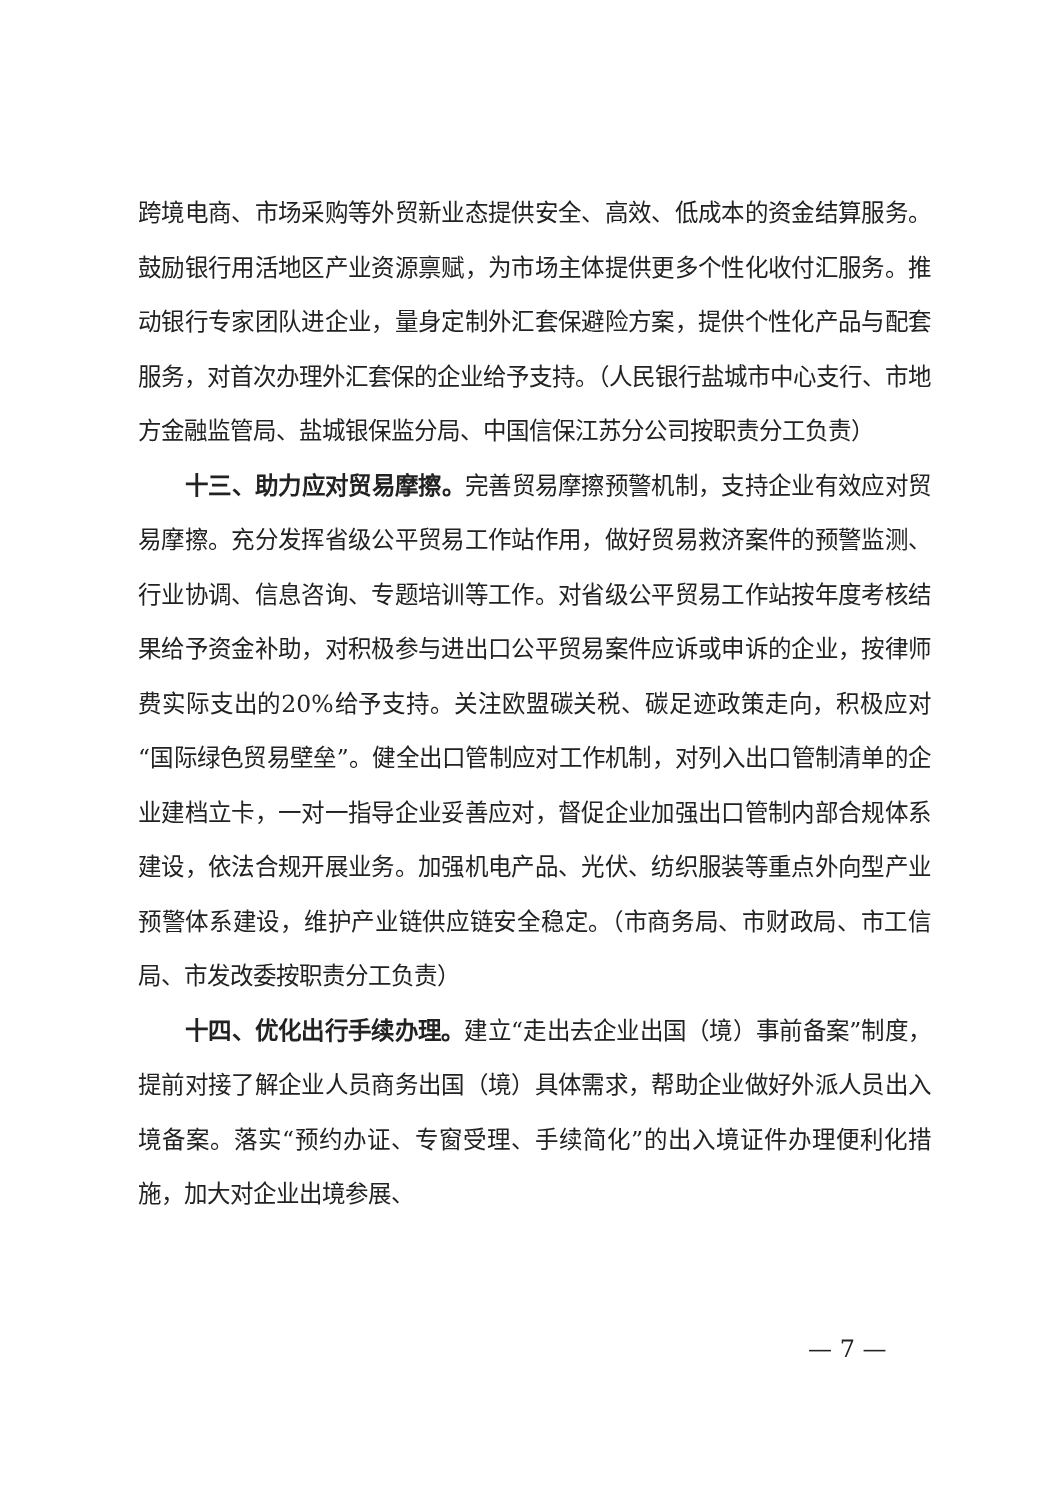跨境电商、市场采购等外贸新业态提供安全、高效、低成本的资金结算服务。鼓励银行用活地区产业资源禀赋，为市场主体提供更多个性化收付汇服务。推动银行专家团队进企业，量身定制外汇套保避险方案，提供个性化产品与配套服务，对首次办理外汇套保的企业给予支持。（人民银行盐城市中心支行、市地方金融监管局、盐城银保监分局、中国信保江苏分公司按职责分工负责）
十三、助力应对贸易摩擦。完善贸易摩擦预警机制，支持企业有效应对贸易摩擦。充分发挥省级公平贸易工作站作用，做好贸易救济案件的预警监测、行业协调、信息咨询、专题培训等工作。对省级公平贸易工作站按年度考核结果给予资金补助，对积极参与进出口公平贸易案件应诉或申诉的企业，按律师费实际支出的20%给予支持。关注欧盟碳关税、碳足迹政策走向，积极应对“国际绿色贸易壁垒”。健全出口管制应对工作机制，对列入出口管制清单的企业建档立卡，一对一指导企业妥善应对，督促企业加强出口管制内部合规体系建设，依法合规开展业务。加强机电产品、光伏、纺织服装等重点外向型产业预警体系建设，维护产业链供应链安全稳定。（市商务局、市财政局、市工信局、市发改委按职责分工负责）
十四、优化出行手续办理。建立“走出去企业出国（境）事前备案”制度，提前对接了解企业人员商务出国（境）具体需求，帮助企业做好外派人员出入境备案。落实“预约办证、专窗受理、手续简化”的出入境证件办理便利化措施，加大对企业出境参展、
— 7 —